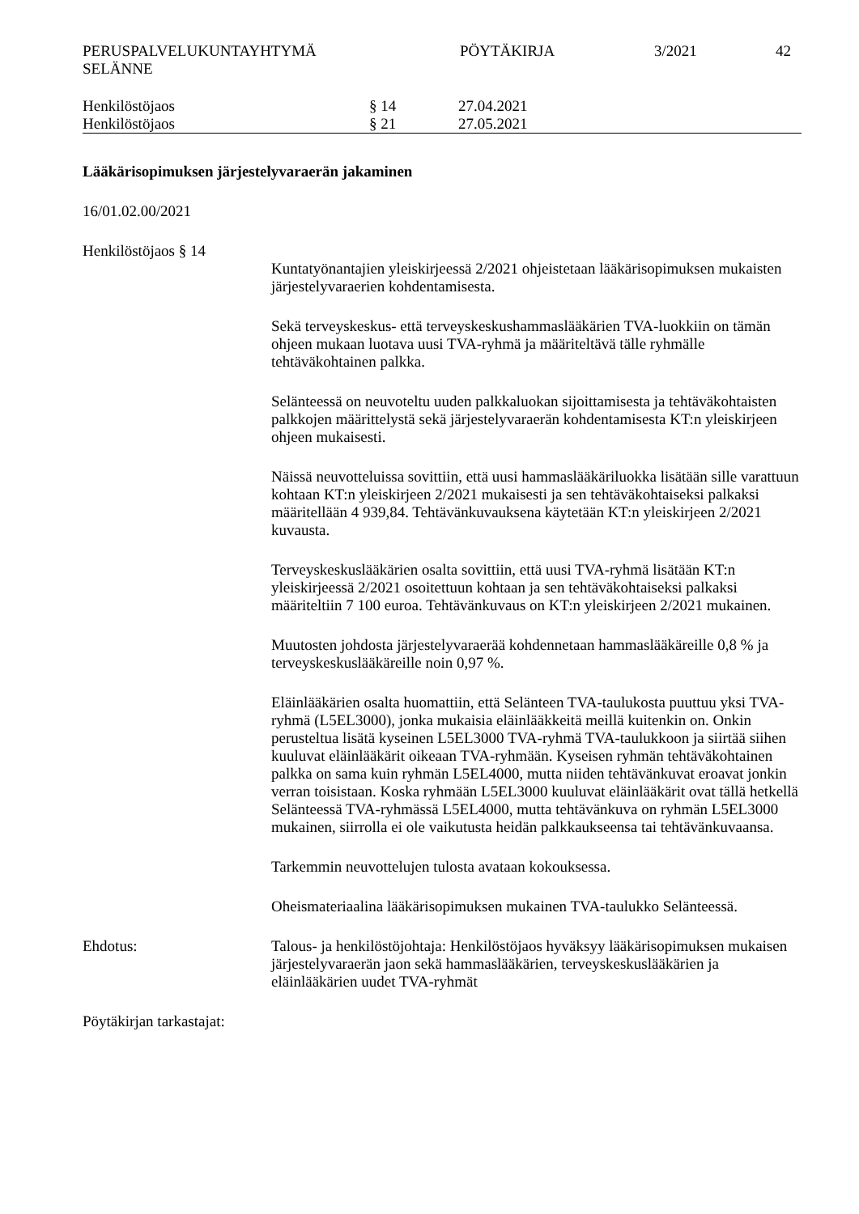PERUSPALVELUKUNTAYHTYMÄ
SELÄNNE
PÖYTÄKIRJA 3/2021 42
Henkilöstöjaos § 14 27.04.2021
Henkilöstöjaos § 21 27.05.2021
Lääkärisopimuksen järjestelyvaraerän jakaminen
16/01.02.00/2021
Henkilöstöjaos § 14
Kuntatyönantajien yleiskirjeessä 2/2021 ohjeistetaan lääkärisopimuksen mukaisten järjestelyvaraerien kohdentamisesta.
Sekä terveyskeskus- että terveyskeskushammaslääkärien TVA-luokkiin on tämän ohjeen mukaan luotava uusi TVA-ryhmä ja määriteltävä tälle ryhmälle tehtäväkohtainen palkka.
Selänteessä on neuvoteltu uuden palkkaluokan sijoittamisesta ja tehtäväkohtaisten palkkojen määrittelystä sekä järjestelyvaraerän kohdentamisesta KT:n yleiskirjeen ohjeen mukaisesti.
Näissä neuvotteluissa sovittiin, että uusi hammaslääkäriluokka lisätään sille varattuun kohtaan KT:n yleiskirjeen 2/2021 mukaisesti ja sen tehtäväkohtaiseksi palkaksi määritellään 4 939,84. Tehtävänkuvauksena käytetään KT:n yleiskirjeen 2/2021 kuvausta.
Terveyskeskuslääkärien osalta sovittiin, että uusi TVA-ryhmä lisätään KT:n yleiskirjeessä 2/2021 osoitettuun kohtaan ja sen tehtäväkohtaiseksi palkaksi määriteltiin 7 100 euroa. Tehtävänkuvaus on KT:n yleiskirjeen 2/2021 mukainen.
Muutosten johdosta järjestelyvaraerää kohdennetaan hammaslääkäreille 0,8 % ja terveyskeskuslääkäreille noin 0,97 %.
Eläinlääkärien osalta huomattiin, että Selänteen TVA-taulukosta puuttuu yksi TVA-ryhmä (L5EL3000), jonka mukaisia eläinlääkkeitä meillä kuitenkin on. Onkin perusteltua lisätä kyseinen L5EL3000 TVA-ryhmä TVA-taulukkoon ja siirtää siihen kuuluvat eläinlääkärit oikeaan TVA-ryhmään. Kyseisen ryhmän tehtäväkohtainen palkka on sama kuin ryhmän L5EL4000, mutta niiden tehtävänkuvat eroavat jonkin verran toisistaan. Koska ryhmään L5EL3000 kuuluvat eläinlääkärit ovat tällä hetkellä Selänteessä TVA-ryhmässä L5EL4000, mutta tehtävänkuva on ryhmän L5EL3000 mukainen, siirrolla ei ole vaikutusta heidän palkkaukseensa tai tehtävänkuvaansa.
Tarkemmin neuvottelujen tulosta avataan kokouksessa.
Oheismateriaalina lääkärisopimuksen mukainen TVA-taulukko Selänteessä.
Ehdotus: Talous- ja henkilöstöjohtaja: Henkilöstöjaos hyväksyy lääkärisopimuksen mukaisen järjestelyvaraerän jaon sekä hammaslääkärien, terveyskeskuslääkärien ja eläinlääkärien uudet TVA-ryhmät
Pöytäkirjan tarkastajat: